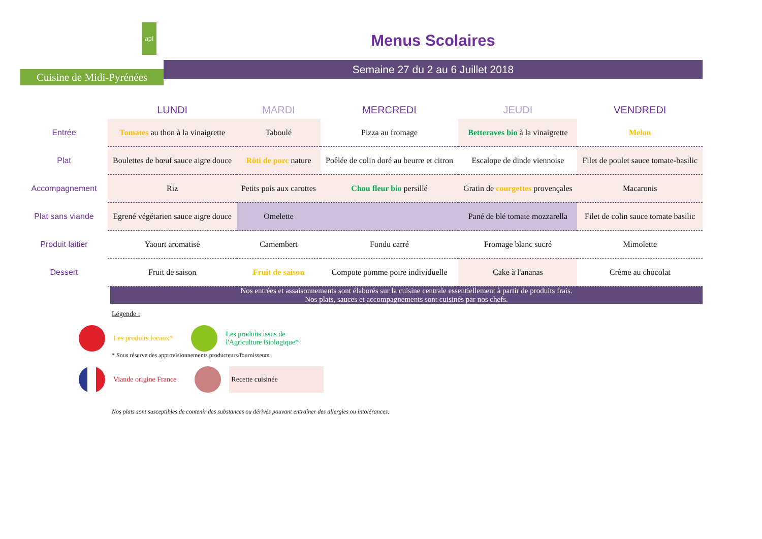api
Cuisine de Midi-Pyrénées
Menus Scolaires
Semaine 27 du 2 au 6 Juillet 2018
| | LUNDI | MARDI | MERCREDI | JEUDI | VENDREDI |
| --- | --- | --- | --- | --- | --- |
| Entrée | Tomates au thon à la vinaigrette | Taboulé | Pizza au fromage | Betteraves bio à la vinaigrette | Melon |
| Plat | Boulettes de bœuf sauce aigre douce | Rôti de porc nature | Poêlée de colin doré au beurre et citron | Escalope de dinde viennoise | Filet de poulet sauce tomate-basilic |
| Accompagnement | Riz | Petits pois aux carottes | Chou fleur bio persillé | Gratin de courgettes provençales | Macaronis |
| Plat sans viande | Egrené végétarien sauce aigre douce | Omelette | | Pané de blé tomate mozzarella | Filet de colin sauce tomate basilic |
| Produit laitier | Yaourt aromatisé | Camembert | Fondu carré | Fromage blanc sucré | Mimolette |
| Dessert | Fruit de saison | Fruit de saison | Compote pomme poire individuelle | Cake à l'ananas | Crème au chocolat |
Nos entrées et assaisonnements sont élaborés sur la cuisine centrale essentiellement à partir de produits frais.
Nos plats, sauces et accompagnements sont cuisinés par nos chefs.
Légende :
Les produits locaux*
Les produits issus de
l'Agriculture Biologique*
* Sous réserve des approvisionnements producteurs/fournisseurs
Viande origine France
Recette cuisinée
Nos plats sont susceptibles de contenir des substances ou dérivés pouvant entraîner des allergies ou intolérances.